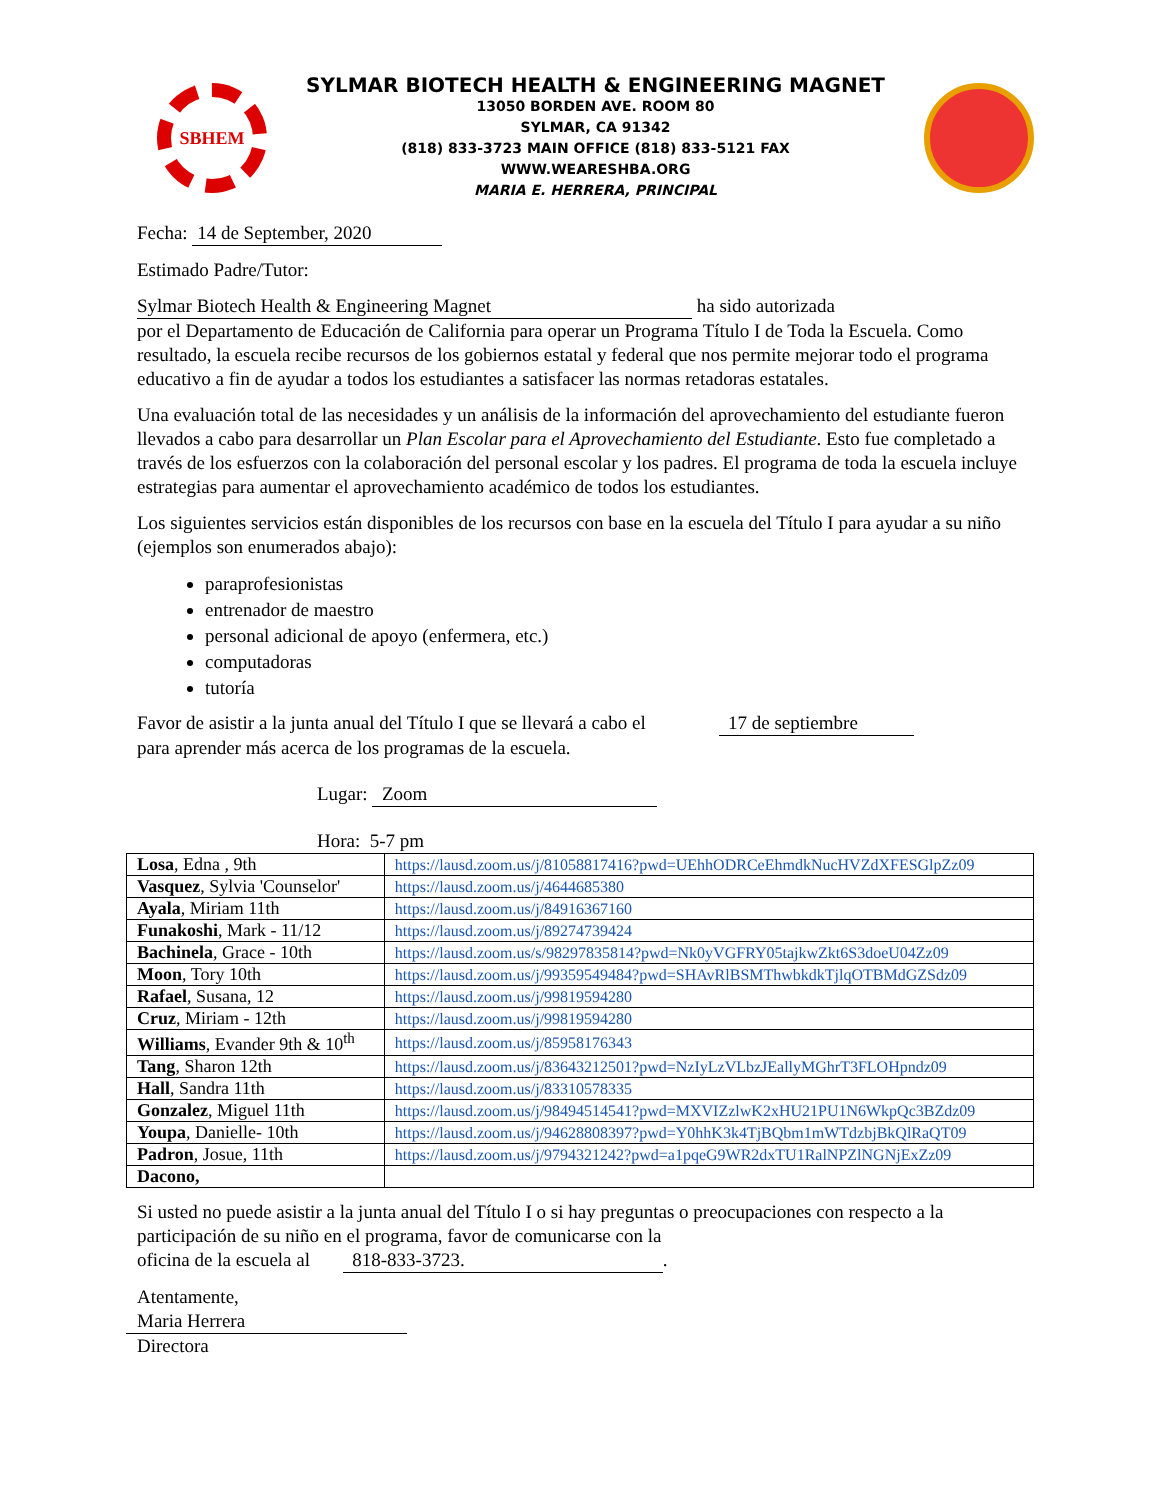SBHEM
SYLMAR BIOTECH HEALTH & ENGINEERING MAGNET
13050 BORDEN AVE. ROOM 80
SYLMAR, CA 91342
(818) 833-3723 MAIN OFFICE (818) 833-5121 FAX
WWW.WEARESHBA.ORG
MARIA E. HERRERA, PRINCIPAL
Fecha: 14 de September, 2020
Estimado Padre/Tutor:
Sylmar Biotech Health & Engineering Magnet ha sido autorizada
por el Departamento de Educación de California para operar un Programa Título I de Toda la Escuela. Como resultado, la escuela recibe recursos de los gobiernos estatal y federal que nos permite mejorar todo el programa educativo a fin de ayudar a todos los estudiantes a satisfacer las normas retadoras estatales.
Una evaluación total de las necesidades y un análisis de la información del aprovechamiento del estudiante fueron llevados a cabo para desarrollar un Plan Escolar para el Aprovechamiento del Estudiante. Esto fue completado a través de los esfuerzos con la colaboración del personal escolar y los padres. El programa de toda la escuela incluye estrategias para aumentar el aprovechamiento académico de todos los estudiantes.
Los siguientes servicios están disponibles de los recursos con base en la escuela del Título I para ayudar a su niño (ejemplos son enumerados abajo):
paraprofesionistas
entrenador de maestro
personal adicional de apoyo (enfermera, etc.)
computadoras
tutoría
Favor de asistir a la junta anual del Título I que se llevará a cabo el 17 de septiembre
para aprender más acerca de los programas de la escuela.
Lugar: Zoom
Hora: 5-7 pm
| Losa , Edna , 9th | https://lausd.zoom.us/j/81058817416?pwd=UEhhODRCeEhmdkNucHVZdXFESGlpZz09 |
| Vasquez , Sylvia 'Counselor' | https://lausd.zoom.us/j/4644685380 |
| Ayala , Miriam 11th | https://lausd.zoom.us/j/84916367160 |
| Funakoshi , Mark - 11/12 | https://lausd.zoom.us/j/89274739424 |
| Bachinela , Grace - 10th | https://lausd.zoom.us/s/98297835814?pwd=Nk0yVGFRY05tajkwZkt6S3doeU04Zz09 |
| Moon , Tory 10th | https://lausd.zoom.us/j/99359549484?pwd=SHAvRlBSMThwbkdkTjlqOTBMdGZSdz09 |
| Rafael , Susana, 12 | https://lausd.zoom.us/j/99819594280 |
| Cruz , Miriam - 12th | https://lausd.zoom.us/j/99819594280 |
| Williams , Evander 9th & 10<sup>th</sup> | https://lausd.zoom.us/j/85958176343 |
| Tang , Sharon 12th | https://lausd.zoom.us/j/83643212501?pwd=NzIyLzVLbzJEallyMGhrT3FLOHpndz09 |
| Hall , Sandra 11th | https://lausd.zoom.us/j/83310578335 |
| Gonzalez , Miguel 11th | https://lausd.zoom.us/j/98494514541?pwd=MXVIZzlwK2xHU21PU1N6WkpQc3BZdz09 |
| Youpa , Danielle- 10th | https://lausd.zoom.us/j/94628808397?pwd=Y0hhK3k4TjBQbm1mWTdzbjBkQlRaQT09 |
| Padron , Josue, 11th | https://lausd.zoom.us/j/9794321242?pwd=a1pqeG9WR2dxTU1RalNPZlNGNjExZz09 |
| Dacono, | |
Si usted no puede asistir a la junta anual del Título I o si hay preguntas o preocupaciones con respecto a la participación de su niño en el programa, favor de comunicarse con la
oficina de la escuela al 818-833-3723..
Atentamente,
Maria Herrera
Directora